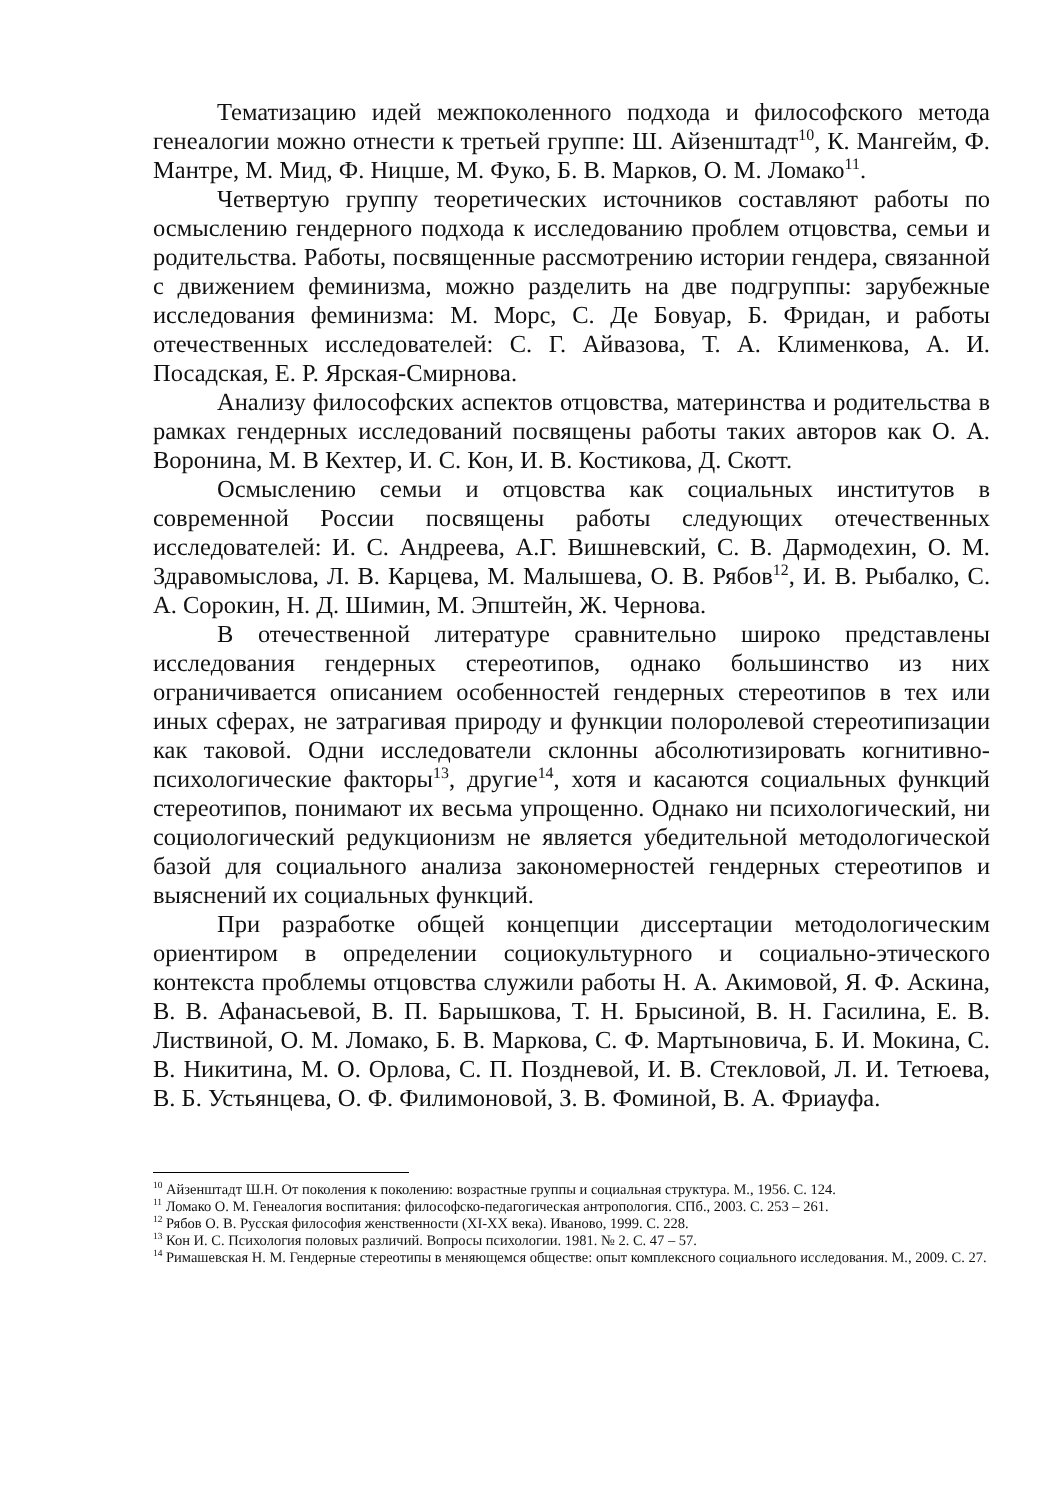Тематизацию идей межпоколенного подхода и философского метода генеалогии можно отнести к третьей группе: Ш. Айзенштадт<sup>10</sup>, К. Мангейм, Ф. Мантре, М. Мид, Ф. Ницше, М. Фуко, Б. В. Марков, О. М. Ломако<sup>11</sup>.
Четвертую группу теоретических источников составляют работы по осмыслению гендерного подхода к исследованию проблем отцовства, семьи и родительства. Работы, посвященные рассмотрению истории гендера, связанной с движением феминизма, можно разделить на две подгруппы: зарубежные исследования феминизма: М. Морс, С. Де Бовуар, Б. Фридан, и работы отечественных исследователей: С. Г. Айвазова, Т. А. Клименкова, А. И. Посадская, Е. Р. Ярская-Смирнова.
Анализу философских аспектов отцовства, материнства и родительства в рамках гендерных исследований посвящены работы таких авторов как О. А. Воронина, М. В Кехтер, И. С. Кон, И. В. Костикова, Д. Скотт.
Осмыслению семьи и отцовства как социальных институтов в современной России посвящены работы следующих отечественных исследователей: И. С. Андреева, А.Г. Вишневский, С. В. Дармодехин, О. М. Здравомыслова, Л. В. Карцева, М. Малышева, О. В. Рябов<sup>12</sup>, И. В. Рыбалко, С. А. Сорокин, Н. Д. Шимин, М. Эпштейн, Ж. Чернова.
В отечественной литературе сравнительно широко представлены исследования гендерных стереотипов, однако большинство из них ограничивается описанием особенностей гендерных стереотипов в тех или иных сферах, не затрагивая природу и функции полоролевой стереотипизации как таковой. Одни исследователи склонны абсолютизировать когнитивно-психологические факторы<sup>13</sup>, другие<sup>14</sup>, хотя и касаются социальных функций стереотипов, понимают их весьма упрощенно. Однако ни психологический, ни социологический редукционизм не является убедительной методологической базой для социального анализа закономерностей гендерных стереотипов и выяснений их социальных функций.
При разработке общей концепции диссертации методологическим ориентиром в определении социокультурного и социально-этического контекста проблемы отцовства служили работы Н. А. Акимовой, Я. Ф. Аскина, В. В. Афанасьевой, В. П. Барышкова, Т. Н. Брысиной, В. Н. Гасилина, Е. В. Листвиной, О. М. Ломако, Б. В. Маркова, С. Ф. Мартыновича, Б. И. Мокина, С. В. Никитина, М. О. Орлова, С. П. Поздневой, И. В. Стекловой, Л. И. Тетюева, В. Б. Устьянцева, О. Ф. Филимоновой, З. В. Фоминой, В. А. Фриауфа.
<sup>10</sup> Айзенштадт Ш.Н. От поколения к поколению: возрастные группы и социальная структура. М., 1956. С. 124.
<sup>11</sup> Ломако О. М. Генеалогия воспитания: философско-педагогическая антропология. СПб., 2003. С. 253 – 261.
<sup>12</sup> Рябов О. В. Русская философия женственности (XI-XX века). Иваново, 1999. С. 228.
<sup>13</sup> Кон И. С. Психология половых различий. Вопросы психологии. 1981. № 2. С. 47 – 57.
<sup>14</sup> Римашевская Н. М. Гендерные стереотипы в меняющемся обществе: опыт комплексного социального исследования. М., 2009. С. 27.